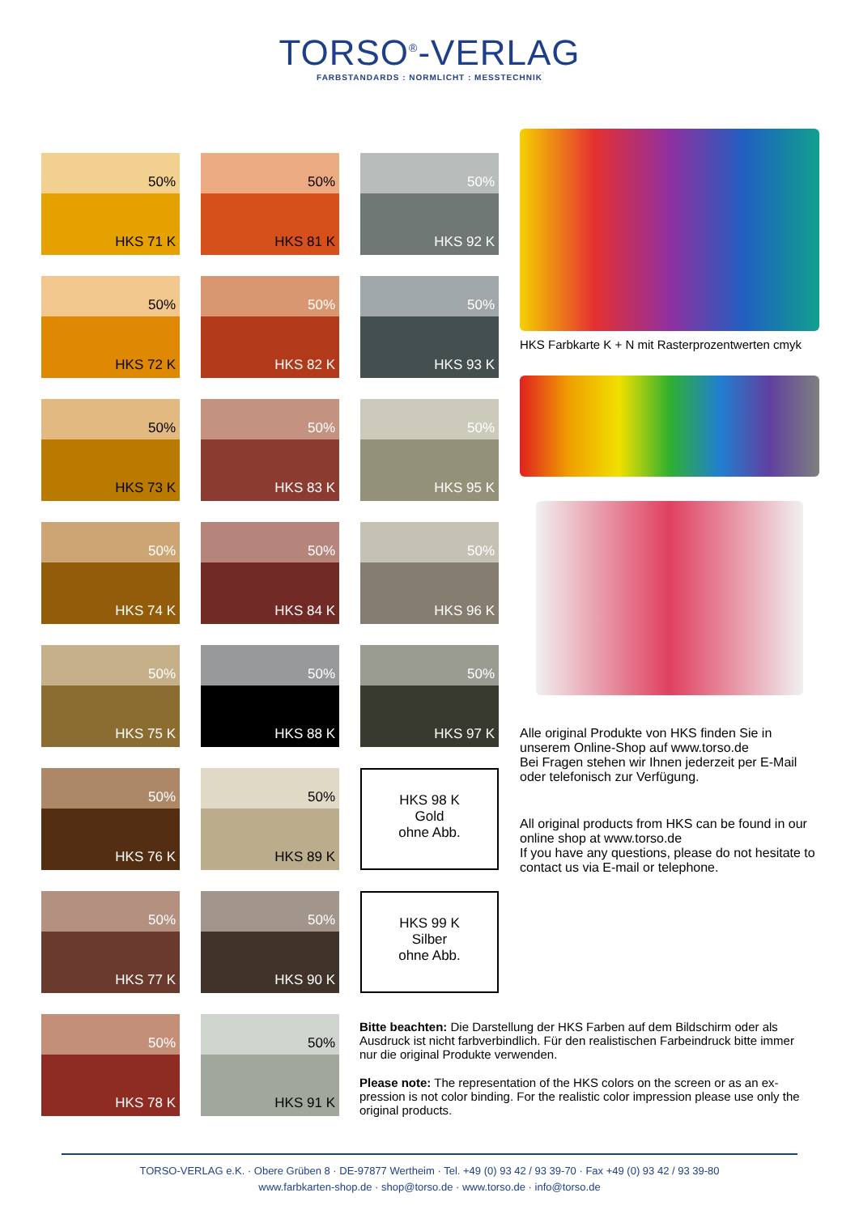TORSO<sup>®</sup>-VERLAG
FARBSTANDARDS : NORMLICHT : MESSTECHNIK
50%
HKS 71 K
50%
HKS 72 K
50%
HKS 73 K
50%
HKS 74 K
50%
HKS 75 K
50%
HKS 76 K
50%
HKS 77 K
50%
HKS 78 K
50%
HKS 81 K
50%
HKS 82 K
50%
HKS 83 K
50%
HKS 84 K
50%
HKS 88 K
50%
HKS 89 K
50%
HKS 90 K
50%
HKS 91 K
50%
HKS 92 K
50%
HKS 93 K
50%
HKS 95 K
50%
HKS 96 K
50%
HKS 97 K
HKS 98 K
Gold
ohne Abb.
HKS 99 K
Silber
ohne Abb.
HKS Farbkarte K + N mit Rasterprozentwerten cmyk
Alle original Produkte von HKS finden Sie in unserem Online-Shop auf www.torso.de
Bei Fragen stehen wir Ihnen jederzeit per E-Mail oder telefonisch zur Verfügung.
All original products from HKS can be found in our online shop at www.torso.de
If you have any questions, please do not hesitate to contact us via E-mail or telephone.
Bitte beachten: Die Darstellung der HKS Farben auf dem Bildschirm oder als Ausdruck ist nicht farbverbindlich. Für den realistischen Farbeindruck bitte immer nur die original Produkte verwenden.
Please note: The representation of the HKS colors on the screen or as an ex-pression is not color binding. For the realistic color impression please use only the original products.
TORSO-VERLAG e.K. · Obere Grüben 8 · DE-97877 Wertheim · Tel. +49 (0) 93 42 / 93 39-70 · Fax +49 (0) 93 42 / 93 39-80
www.farbkarten-shop.de · shop@torso.de · www.torso.de · info@torso.de